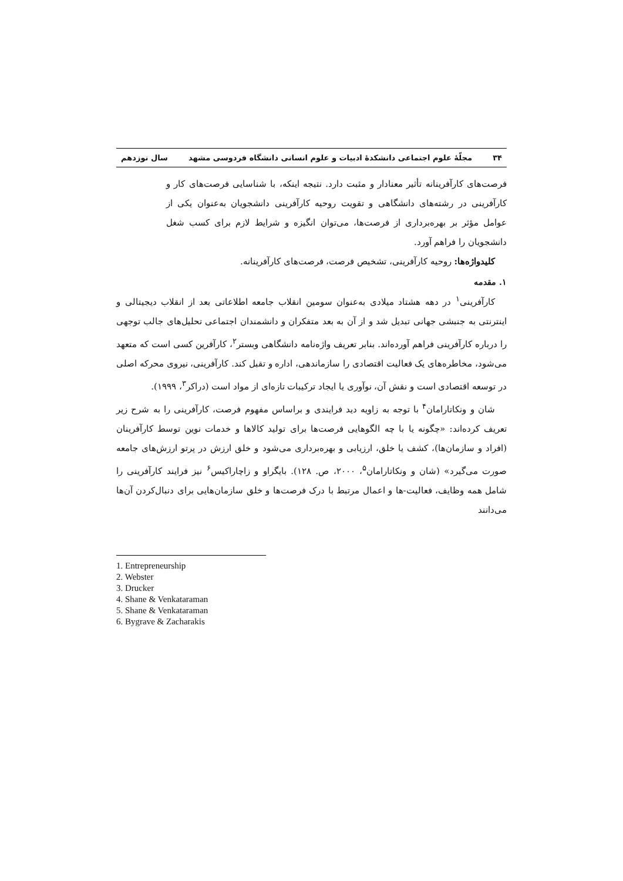۳۴ مجلّهٔ علوم اجتماعی دانشکدهٔ ادبیات و علوم انسانی دانشگاه فردوسی مشهد سال نوزدهم
فرصت‌های کارآفرینانه تأثیر معنادار و مثبت دارد. نتیجه اینکه، با شناسایی فرصت‌های کار و کارآفرینی در رشته‌های دانشگاهی و تقویت روحیه کارآفرینی دانشجویان به‌عنوان یکی از عوامل مؤثر بر بهره‌برداری از فرصت‌ها، می‌توان انگیزه و شرایط لازم برای کسب شغل دانشجویان را فراهم آورد.
کلیدواژه‌ها: روحیه کارآفرینی، تشخیص فرصت، فرصت‌های کارآفرینانه.
۱. مقدمه
کارآفرینی<sup>۱</sup> در دهه هشتاد میلادی به‌عنوان سومین انقلاب جامعه اطلاعاتی بعد از انقلاب دیجیتالی و اینترنتی به جنبشی جهانی تبدیل شد و از آن به بعد متفکران و دانشمندان اجتماعی تحلیل‌های جالب توجهی را درباره کارآفرینی فراهم آورده‌اند. بنابر تعریف واژه‌نامه دانشگاهی وبستر<sup>۲</sup>، کارآفرین کسی است که متعهد می‌شود، مخاطره‌های یک فعالیت اقتصادی را سازماندهی، اداره و تقبل کند. کارآفرینی، نیروی محرکه اصلی در توسعه اقتصادی است و نقش آن، نوآوری یا ایجاد ترکیبات تازه‌ای از مواد است (دراکر<sup>۳</sup>، ۱۹۹۹).
شان و ونکاتارامان<sup>۴</sup> با توجه به زاویه دید فرایندی و براساس مفهوم فرصت، کارآفرینی را به شرح زیر تعریف کرده‌اند: «چگونه یا با چه الگوهایی فرصت‌ها برای تولید کالاها و خدمات نوین توسط کارآفرینان (افراد و سازمان‌ها)، کشف یا خلق، ارزیابی و بهره‌برداری می‌شود و خلق ارزش در پرتو ارزش‌های جامعه صورت می‌گیرد» (شان و ونکاتارامان<sup>۵</sup>، ۲۰۰۰، ص. ۱۲۸). بایگراو و زاچاراکیس<sup>۶</sup> نیز فرایند کارآفرینی را شامل همه وظایف، فعالیت-ها و اعمال مرتبط با درک فرصت‌ها و خلق سازمان‌هایی برای دنبال‌کردن آن‌ها می‌دانند
1. Entrepreneurship
2. Webster
3. Drucker
4. Shane & Venkataraman
5. Shane & Venkataraman
6. Bygrave & Zacharakis